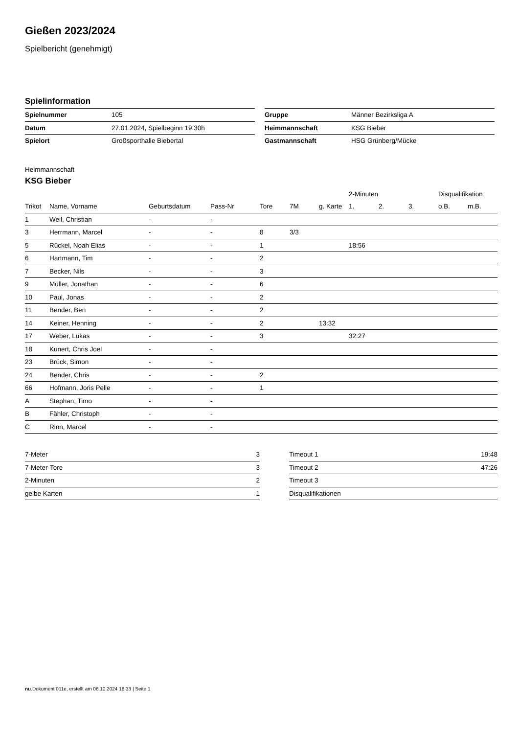Gießen 2023/2024
Spielbericht (genehmigt)
Spielinformation
| Spielnummer | 105 |
| Datum | 27.01.2024, Spielbeginn 19:30h |
| Spielort | Großsporthalle Biebertal |
| Gruppe | Männer Bezirksliga A |
| Heimmannschaft | KSG Bieber |
| Gastmannschaft | HSG Grünberg/Mücke |
Heimmannschaft
KSG Bieber
| | | | | | | | 2-Minuten | | | Disqualifikation | |
| Trikot | Name, Vorname | Geburtsdatum | Pass-Nr | Tore | 7M | g. Karte | 1. | 2. | 3. | o.B. | m.B. |
| 1 | Weil, Christian | - | - | | | | | | | | |
| 3 | Herrmann, Marcel | - | - | 8 | 3/3 | | | | | | |
| 5 | Rückel, Noah Elias | - | - | 1 | | | 18:56 | | | | |
| 6 | Hartmann, Tim | - | - | 2 | | | | | | | |
| 7 | Becker, Nils | - | - | 3 | | | | | | | |
| 9 | Müller, Jonathan | - | - | 6 | | | | | | | |
| 10 | Paul, Jonas | - | - | 2 | | | | | | | |
| 11 | Bender, Ben | - | - | 2 | | | | | | | |
| 14 | Keiner, Henning | - | - | 2 | | 13:32 | | | | | |
| 17 | Weber, Lukas | - | - | 3 | | | 32:27 | | | | |
| 18 | Kunert, Chris Joel | - | - | | | | | | | | |
| 23 | Brück, Simon | - | - | | | | | | | | |
| 24 | Bender, Chris | - | - | 2 | | | | | | | |
| 66 | Hofmann, Joris Pelle | - | - | 1 | | | | | | | |
| A | Stephan, Timo | - | - | | | | | | | | |
| B | Fähler, Christoph | - | - | | | | | | | | |
| C | Rinn, Marcel | - | - | | | | | | | | |
| 7-Meter | 3 |
| 7-Meter-Tore | 3 |
| 2-Minuten | 2 |
| gelbe Karten | 1 |
| Timeout 1 | 19:48 |
| Timeout 2 | 47:26 |
| Timeout 3 | |
| Disqualifikationen | |
nu.Dokument 011e, erstellt am 06.10.2024 18:33 | Seite 1